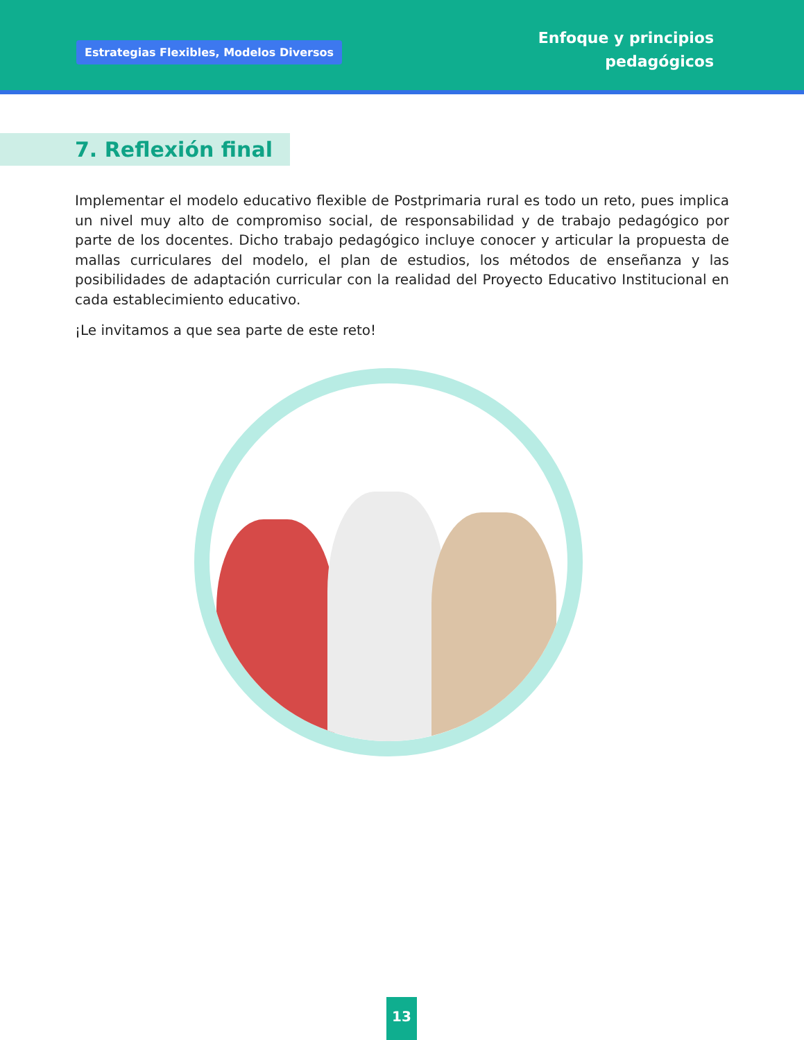Estrategias Flexibles, Modelos Diversos
Enfoque y principios
pedagógicos
7. Reflexión final
Implementar el modelo educativo flexible de Postprimaria rural es todo un reto, pues implica un nivel muy alto de compromiso social, de responsabilidad y de trabajo pedagógico por parte de los docentes. Dicho trabajo pedagógico incluye conocer y articular la propuesta de mallas curriculares del modelo, el plan de estudios, los métodos de enseñanza y las posibilidades de adaptación curricular con la realidad del Proyecto Educativo Institucional en cada establecimiento educativo.
¡Le invitamos a que sea parte de este reto!
13